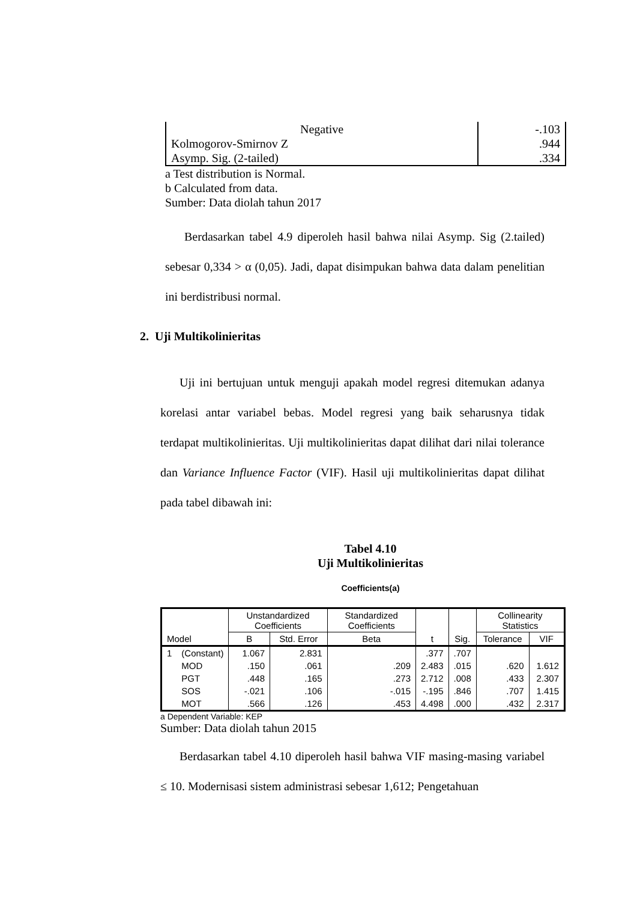| Negative | -.103 |
| Kolmogorov-Smirnov Z | .944 |
| Asymp. Sig. (2-tailed) | .334 |
a Test distribution is Normal.
b Calculated from data.
Sumber: Data diolah tahun 2017
Berdasarkan tabel 4.9 diperoleh hasil bahwa nilai Asymp. Sig (2.tailed) sebesar 0,334 > α (0,05). Jadi, dapat disimpukan bahwa data dalam penelitian ini berdistribusi normal.
2. Uji Multikolinieritas
Uji ini bertujuan untuk menguji apakah model regresi ditemukan adanya korelasi antar variabel bebas. Model regresi yang baik seharusnya tidak terdapat multikolinieritas. Uji multikolinieritas dapat dilihat dari nilai tolerance dan Variance Influence Factor (VIF). Hasil uji multikolinieritas dapat dilihat pada tabel dibawah ini:
Tabel 4.10
Uji Multikolinieritas
Coefficients(a)
| Model | | Unstandardized Coefficients | | Standardized Coefficients | t | Sig. | Collinearity Statistics | |
| --- | --- | --- | --- | --- | --- | --- | --- | --- |
| | | B | Std. Error | Beta | | | Tolerance | VIF |
| 1 | (Constant) | 1.067 | 2.831 | | .377 | .707 | | |
| | MOD | .150 | .061 | .209 | 2.483 | .015 | .620 | 1.612 |
| | PGT | .448 | .165 | .273 | 2.712 | .008 | .433 | 2.307 |
| | SOS | -.021 | .106 | -.015 | -.195 | .846 | .707 | 1.415 |
| | MOT | .566 | .126 | .453 | 4.498 | .000 | .432 | 2.317 |
a Dependent Variable: KEP
Sumber: Data diolah tahun 2015
Berdasarkan tabel 4.10 diperoleh hasil bahwa VIF masing-masing variabel ≤ 10. Modernisasi sistem administrasi sebesar 1,612; Pengetahuan